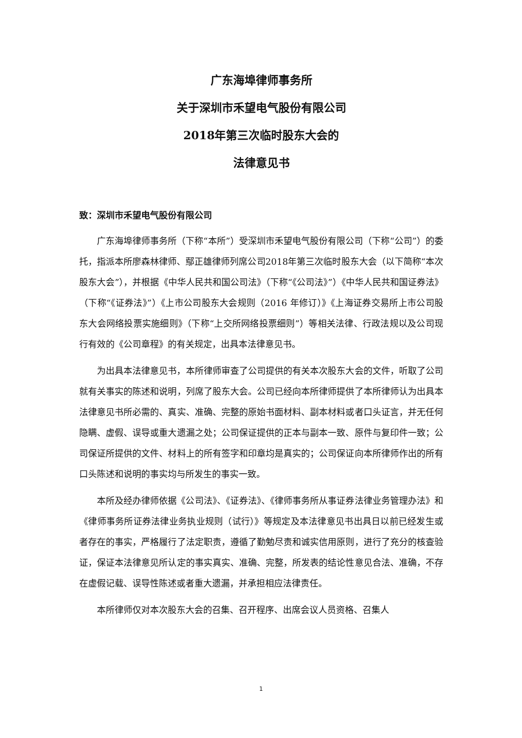广东海埠律师事务所
关于深圳市禾望电气股份有限公司
2018年第三次临时股东大会的
法律意见书
致：深圳市禾望电气股份有限公司
广东海埠律师事务所（下称“本所”）受深圳市禾望电气股份有限公司（下称“公司”）的委托，指派本所廖森林律师、鄢正雄律师列席公司2018年第三次临时股东大会（以下简称“本次股东大会”），并根据《中华人民共和国公司法》（下称“《公司法》”）《中华人民共和国证券法》（下称“《证券法》”）《上市公司股东大会规则（2016 年修订）》《上海证券交易所上市公司股东大会网络投票实施细则》（下称“上交所网络投票细则”）等相关法律、行政法规以及公司现行有效的《公司章程》的有关规定，出具本法律意见书。
为出具本法律意见书，本所律师审查了公司提供的有关本次股东大会的文件，听取了公司就有关事实的陈述和说明，列席了股东大会。公司已经向本所律师提供了本所律师认为出具本法律意见书所必需的、真实、准确、完整的原始书面材料、副本材料或者口头证言，并无任何隐瞒、虚假、误导或重大遗漏之处；公司保证提供的正本与副本一致、原件与复印件一致；公司保证所提供的文件、材料上的所有签字和印章均是真实的；公司保证向本所律师作出的所有口头陈述和说明的事实均与所发生的事实一致。
本所及经办律师依据《公司法》、《证券法》、《律师事务所从事证券法律业务管理办法》和《律师事务所证券法律业务执业规则（试行）》等规定及本法律意见书出具日以前已经发生或者存在的事实，严格履行了法定职责，遵循了勤勉尽责和诚实信用原则，进行了充分的核查验证，保证本法律意见所认定的事实真实、准确、完整，所发表的结论性意见合法、准确，不存在虚假记载、误导性陈述或者重大遗漏，并承担相应法律责任。
本所律师仅对本次股东大会的召集、召开程序、出席会议人员资格、召集人
1